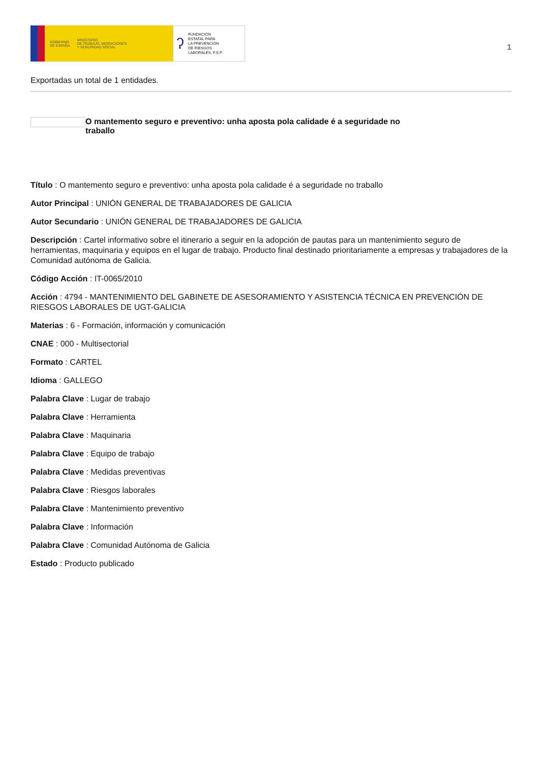GOBIERNO
DE ESPAÑA MINISTERIO
DE TRABAJO, MIGRACIONES
Y SEGURIDAD SOCIAL
ʔ FUNDACIÓN
ESTATAL PARA
LA PREVENCIÓN
DE RIESGOS
LABORALES, F.S.P.
1
Exportadas un total de 1 entidades.
O mantemento seguro e preventivo: unha aposta pola calidade é a seguridade no
traballo
Título : O mantemento seguro e preventivo: unha aposta pola calidade é a seguridade no traballo
Autor Principal : UNIÓN GENERAL DE TRABAJADORES DE GALICIA
Autor Secundario : UNIÓN GENERAL DE TRABAJADORES DE GALICIA
Descripción : Cartel informativo sobre el itinerario a seguir en la adopción de pautas para un mantenimiento seguro de herramientas, maquinaria y equipos en el lugar de trabajo. Producto final destinado prioritariamente a empresas y trabajadores de la Comunidad autónoma de Galicia.
Código Acción : IT-0065/2010
Acción : 4794 - MANTENIMIENTO DEL GABINETE DE ASESORAMIENTO Y ASISTENCIA TÉCNICA EN PREVENCIÓN DE RIESGOS LABORALES DE UGT-GALICIA
Materias : 6 - Formación, información y comunicación
CNAE : 000 - Multisectorial
Formato : CARTEL
Idioma : GALLEGO
Palabra Clave : Lugar de trabajo
Palabra Clave : Herramienta
Palabra Clave : Maquinaria
Palabra Clave : Equipo de trabajo
Palabra Clave : Medidas preventivas
Palabra Clave : Riesgos laborales
Palabra Clave : Mantenimiento preventivo
Palabra Clave : Información
Palabra Clave : Comunidad Autónoma de Galicia
Estado : Producto publicado